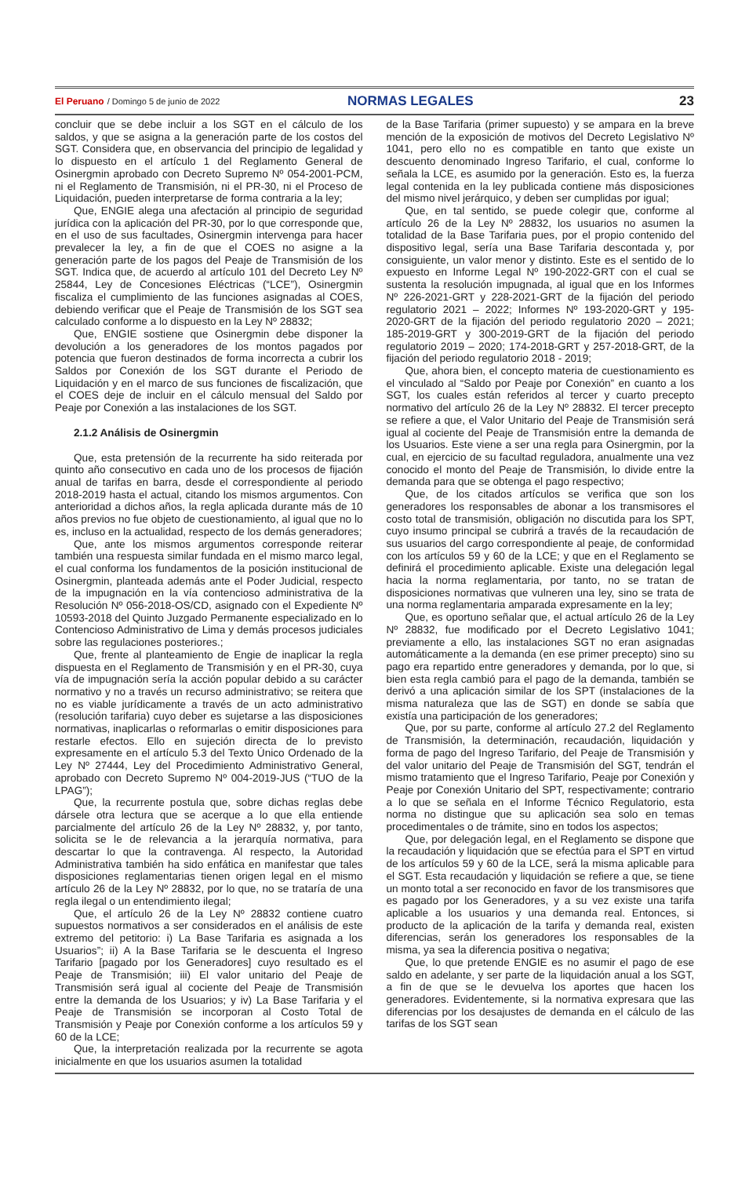El Peruano / Domingo 5 de junio de 2022 NORMAS LEGALES 23
concluir que se debe incluir a los SGT en el cálculo de los saldos, y que se asigna a la generación parte de los costos del SGT. Considera que, en observancia del principio de legalidad y lo dispuesto en el artículo 1 del Reglamento General de Osinergmin aprobado con Decreto Supremo Nº 054-2001-PCM, ni el Reglamento de Transmisión, ni el PR-30, ni el Proceso de Liquidación, pueden interpretarse de forma contraria a la ley;
Que, ENGIE alega una afectación al principio de seguridad jurídica con la aplicación del PR-30, por lo que corresponde que, en el uso de sus facultades, Osinergmin intervenga para hacer prevalecer la ley, a fin de que el COES no asigne a la generación parte de los pagos del Peaje de Transmisión de los SGT. Indica que, de acuerdo al artículo 101 del Decreto Ley Nº 25844, Ley de Concesiones Eléctricas (“LCE”), Osinergmin fiscaliza el cumplimiento de las funciones asignadas al COES, debiendo verificar que el Peaje de Transmisión de los SGT sea calculado conforme a lo dispuesto en la Ley Nº 28832;
Que, ENGIE sostiene que Osinergmin debe disponer la devolución a los generadores de los montos pagados por potencia que fueron destinados de forma incorrecta a cubrir los Saldos por Conexión de los SGT durante el Periodo de Liquidación y en el marco de sus funciones de fiscalización, que el COES deje de incluir en el cálculo mensual del Saldo por Peaje por Conexión a las instalaciones de los SGT.
2.1.2 Análisis de Osinergmin
Que, esta pretensión de la recurrente ha sido reiterada por quinto año consecutivo en cada uno de los procesos de fijación anual de tarifas en barra, desde el correspondiente al periodo 2018-2019 hasta el actual, citando los mismos argumentos. Con anterioridad a dichos años, la regla aplicada durante más de 10 años previos no fue objeto de cuestionamiento, al igual que no lo es, incluso en la actualidad, respecto de los demás generadores;
Que, ante los mismos argumentos corresponde reiterar también una respuesta similar fundada en el mismo marco legal, el cual conforma los fundamentos de la posición institucional de Osinergmin, planteada además ante el Poder Judicial, respecto de la impugnación en la vía contencioso administrativa de la Resolución Nº 056-2018-OS/CD, asignado con el Expediente Nº 10593-2018 del Quinto Juzgado Permanente especializado en lo Contencioso Administrativo de Lima y demás procesos judiciales sobre las regulaciones posteriores.;
Que, frente al planteamiento de Engie de inaplicar la regla dispuesta en el Reglamento de Transmisión y en el PR-30, cuya vía de impugnación sería la acción popular debido a su carácter normativo y no a través un recurso administrativo; se reitera que no es viable jurídicamente a través de un acto administrativo (resolución tarifaria) cuyo deber es sujetarse a las disposiciones normativas, inaplicarlas o reformarlas o emitir disposiciones para restarle efectos. Ello en sujeción directa de lo previsto expresamente en el artículo 5.3 del Texto Único Ordenado de la Ley Nº 27444, Ley del Procedimiento Administrativo General, aprobado con Decreto Supremo Nº 004-2019-JUS (“TUO de la LPAG”);
Que, la recurrente postula que, sobre dichas reglas debe dársele otra lectura que se acerque a lo que ella entiende parcialmente del artículo 26 de la Ley Nº 28832, y, por tanto, solicita se le de relevancia a la jerarquía normativa, para descartar lo que la contravenga. Al respecto, la Autoridad Administrativa también ha sido enfática en manifestar que tales disposiciones reglamentarias tienen origen legal en el mismo artículo 26 de la Ley Nº 28832, por lo que, no se trataría de una regla ilegal o un entendimiento ilegal;
Que, el artículo 26 de la Ley Nº 28832 contiene cuatro supuestos normativos a ser considerados en el análisis de este extremo del petitorio: i) La Base Tarifaria es asignada a los Usuarios”; ii) A la Base Tarifaria se le descuenta el Ingreso Tarifario [pagado por los Generadores] cuyo resultado es el Peaje de Transmisión; iii) El valor unitario del Peaje de Transmisión será igual al cociente del Peaje de Transmisión entre la demanda de los Usuarios; y iv) La Base Tarifaria y el Peaje de Transmisión se incorporan al Costo Total de Transmisión y Peaje por Conexión conforme a los artículos 59 y 60 de la LCE;
Que, la interpretación realizada por la recurrente se agota inicialmente en que los usuarios asumen la totalidad
de la Base Tarifaria (primer supuesto) y se ampara en la breve mención de la exposición de motivos del Decreto Legislativo Nº 1041, pero ello no es compatible en tanto que existe un descuento denominado Ingreso Tarifario, el cual, conforme lo señala la LCE, es asumido por la generación. Esto es, la fuerza legal contenida en la ley publicada contiene más disposiciones del mismo nivel jerárquico, y deben ser cumplidas por igual;
Que, en tal sentido, se puede colegir que, conforme al artículo 26 de la Ley Nº 28832, los usuarios no asumen la totalidad de la Base Tarifaria pues, por el propio contenido del dispositivo legal, sería una Base Tarifaria descontada y, por consiguiente, un valor menor y distinto. Este es el sentido de lo expuesto en Informe Legal Nº 190-2022-GRT con el cual se sustenta la resolución impugnada, al igual que en los Informes Nº 226-2021-GRT y 228-2021-GRT de la fijación del periodo regulatorio 2021 – 2022; Informes Nº 193-2020-GRT y 195-2020-GRT de la fijación del periodo regulatorio 2020 – 2021; 185-2019-GRT y 300-2019-GRT de la fijación del periodo regulatorio 2019 – 2020; 174-2018-GRT y 257-2018-GRT, de la fijación del periodo regulatorio 2018 - 2019;
Que, ahora bien, el concepto materia de cuestionamiento es el vinculado al “Saldo por Peaje por Conexión” en cuanto a los SGT, los cuales están referidos al tercer y cuarto precepto normativo del artículo 26 de la Ley Nº 28832. El tercer precepto se refiere a que, el Valor Unitario del Peaje de Transmisión será igual al cociente del Peaje de Transmisión entre la demanda de los Usuarios. Este viene a ser una regla para Osinergmin, por la cual, en ejercicio de su facultad reguladora, anualmente una vez conocido el monto del Peaje de Transmisión, lo divide entre la demanda para que se obtenga el pago respectivo;
Que, de los citados artículos se verifica que son los generadores los responsables de abonar a los transmisores el costo total de transmisión, obligación no discutida para los SPT, cuyo insumo principal se cubrirá a través de la recaudación de sus usuarios del cargo correspondiente al peaje, de conformidad con los artículos 59 y 60 de la LCE; y que en el Reglamento se definirá el procedimiento aplicable. Existe una delegación legal hacia la norma reglamentaria, por tanto, no se tratan de disposiciones normativas que vulneren una ley, sino se trata de una norma reglamentaria amparada expresamente en la ley;
Que, es oportuno señalar que, el actual artículo 26 de la Ley Nº 28832, fue modificado por el Decreto Legislativo 1041; previamente a ello, las instalaciones SGT no eran asignadas automáticamente a la demanda (en ese primer precepto) sino su pago era repartido entre generadores y demanda, por lo que, si bien esta regla cambió para el pago de la demanda, también se derivó a una aplicación similar de los SPT (instalaciones de la misma naturaleza que las de SGT) en donde se sabía que existía una participación de los generadores;
Que, por su parte, conforme al artículo 27.2 del Reglamento de Transmisión, la determinación, recaudación, liquidación y forma de pago del Ingreso Tarifario, del Peaje de Transmisión y del valor unitario del Peaje de Transmisión del SGT, tendrán el mismo tratamiento que el Ingreso Tarifario, Peaje por Conexión y Peaje por Conexión Unitario del SPT, respectivamente; contrario a lo que se señala en el Informe Técnico Regulatorio, esta norma no distingue que su aplicación sea solo en temas procedimentales o de trámite, sino en todos los aspectos;
Que, por delegación legal, en el Reglamento se dispone que la recaudación y liquidación que se efectúa para el SPT en virtud de los artículos 59 y 60 de la LCE, será la misma aplicable para el SGT. Esta recaudación y liquidación se refiere a que, se tiene un monto total a ser reconocido en favor de los transmisores que es pagado por los Generadores, y a su vez existe una tarifa aplicable a los usuarios y una demanda real. Entonces, si producto de la aplicación de la tarifa y demanda real, existen diferencias, serán los generadores los responsables de la misma, ya sea la diferencia positiva o negativa;
Que, lo que pretende ENGIE es no asumir el pago de ese saldo en adelante, y ser parte de la liquidación anual a los SGT, a fin de que se le devuelva los aportes que hacen los generadores. Evidentemente, si la normativa expresara que las diferencias por los desajustes de demanda en el cálculo de las tarifas de los SGT sean